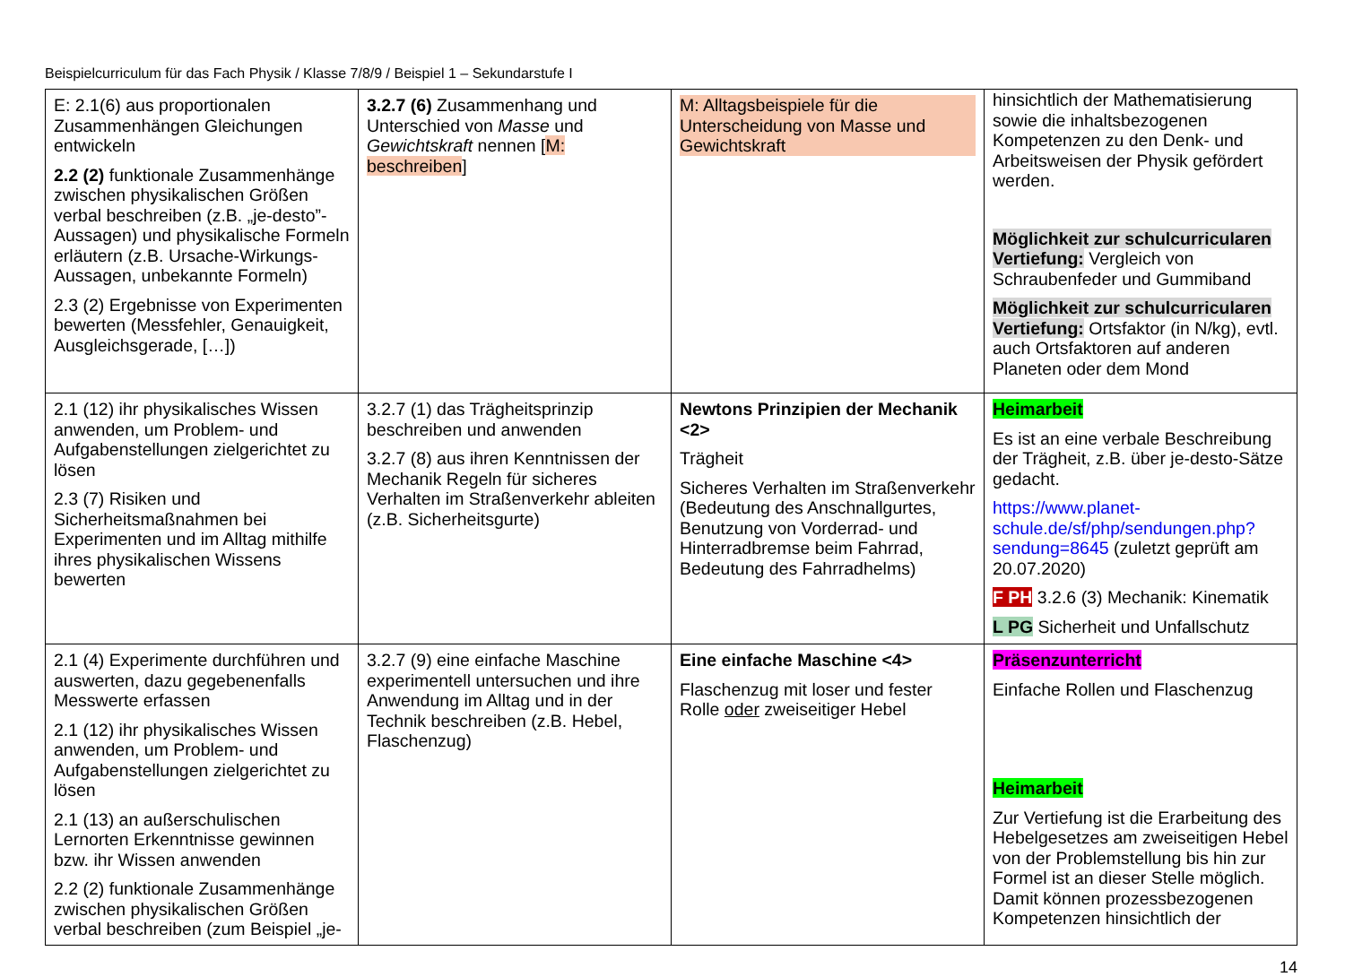Beispielcurriculum für das Fach Physik / Klasse 7/8/9 / Beispiel 1 – Sekundarstufe I
| E: 2.1(6) aus proportionalen Zusammenhängen Gleichungen entwickeln 2.2 (2) funktionale Zusammenhänge zwischen physikalischen Größen verbal beschreiben (z.B. „je-desto”-Aussagen) und physikalische Formeln erläutern (z.B. Ursache-Wirkungs-Aussagen, unbekannte Formeln) 2.3 (2) Ergebnisse von Experimenten bewerten (Messfehler, Genauigkeit, Ausgleichsgerade, […]) | 3.2.7 (6) Zusammenhang und Unterschied von Masse und Gewichtskraft nennen [ M: beschreiben ] | M: Alltagsbeispiele für die Unterscheidung von Masse und Gewichtskraft | hinsichtlich der Mathematisierung sowie die inhaltsbezogenen Kompetenzen zu den Denk- und Arbeitsweisen der Physik gefördert werden. Möglichkeit zur schulcurricularen Vertiefung: Vergleich von Schraubenfeder und Gummiband Möglichkeit zur schulcurricularen Vertiefung: Ortsfaktor (in N/kg), evtl. auch Ortsfaktoren auf anderen Planeten oder dem Mond |
| 2.1 (12) ihr physikalisches Wissen anwenden, um Problem- und Aufgabenstellungen zielgerichtet zu lösen 2.3 (7) Risiken und Sicherheitsmaßnahmen bei Experimenten und im Alltag mithilfe ihres physikalischen Wissens bewerten | 3.2.7 (1) das Trägheitsprinzip beschreiben und anwenden 3.2.7 (8) aus ihren Kenntnissen der Mechanik Regeln für sicheres Verhalten im Straßenverkehr ableiten (z.B. Sicherheitsgurte) | Newtons Prinzipien der Mechanik <2> Trägheit Sicheres Verhalten im Straßenverkehr (Bedeutung des Anschnallgurtes, Benutzung von Vorderrad- und Hinterradbremse beim Fahrrad, Bedeutung des Fahrradhelms) | Heimarbeit Es ist an eine verbale Beschreibung der Trägheit, z.B. über je-desto-Sätze gedacht. https://www.planet-schule.de/sf/php/sendungen.php?sendung=8645 (zuletzt geprüft am 20.07.2020) F PH 3.2.6 (3) Mechanik: Kinematik L PG Sicherheit und Unfallschutz |
| 2.1 (4) Experimente durchführen und auswerten, dazu gegebenenfalls Messwerte erfassen 2.1 (12) ihr physikalisches Wissen anwenden, um Problem- und Aufgabenstellungen zielgerichtet zu lösen 2.1 (13) an außerschulischen Lernorten Erkenntnisse gewinnen bzw. ihr Wissen anwenden 2.2 (2) funktionale Zusammenhänge zwischen physikalischen Größen verbal beschreiben (zum Beispiel „je- | 3.2.7 (9) eine einfache Maschine experimentell untersuchen und ihre Anwendung im Alltag und in der Technik beschreiben (z.B. Hebel, Flaschenzug) | Eine einfache Maschine <4> Flaschenzug mit loser und fester Rolle oder zweiseitiger Hebel | Präsenzunterricht Einfache Rollen und Flaschenzug Heimarbeit Zur Vertiefung ist die Erarbeitung des Hebelgesetzes am zweiseitigen Hebel von der Problemstellung bis hin zur Formel ist an dieser Stelle möglich. Damit können prozessbezogenen Kompetenzen hinsichtlich der |
14